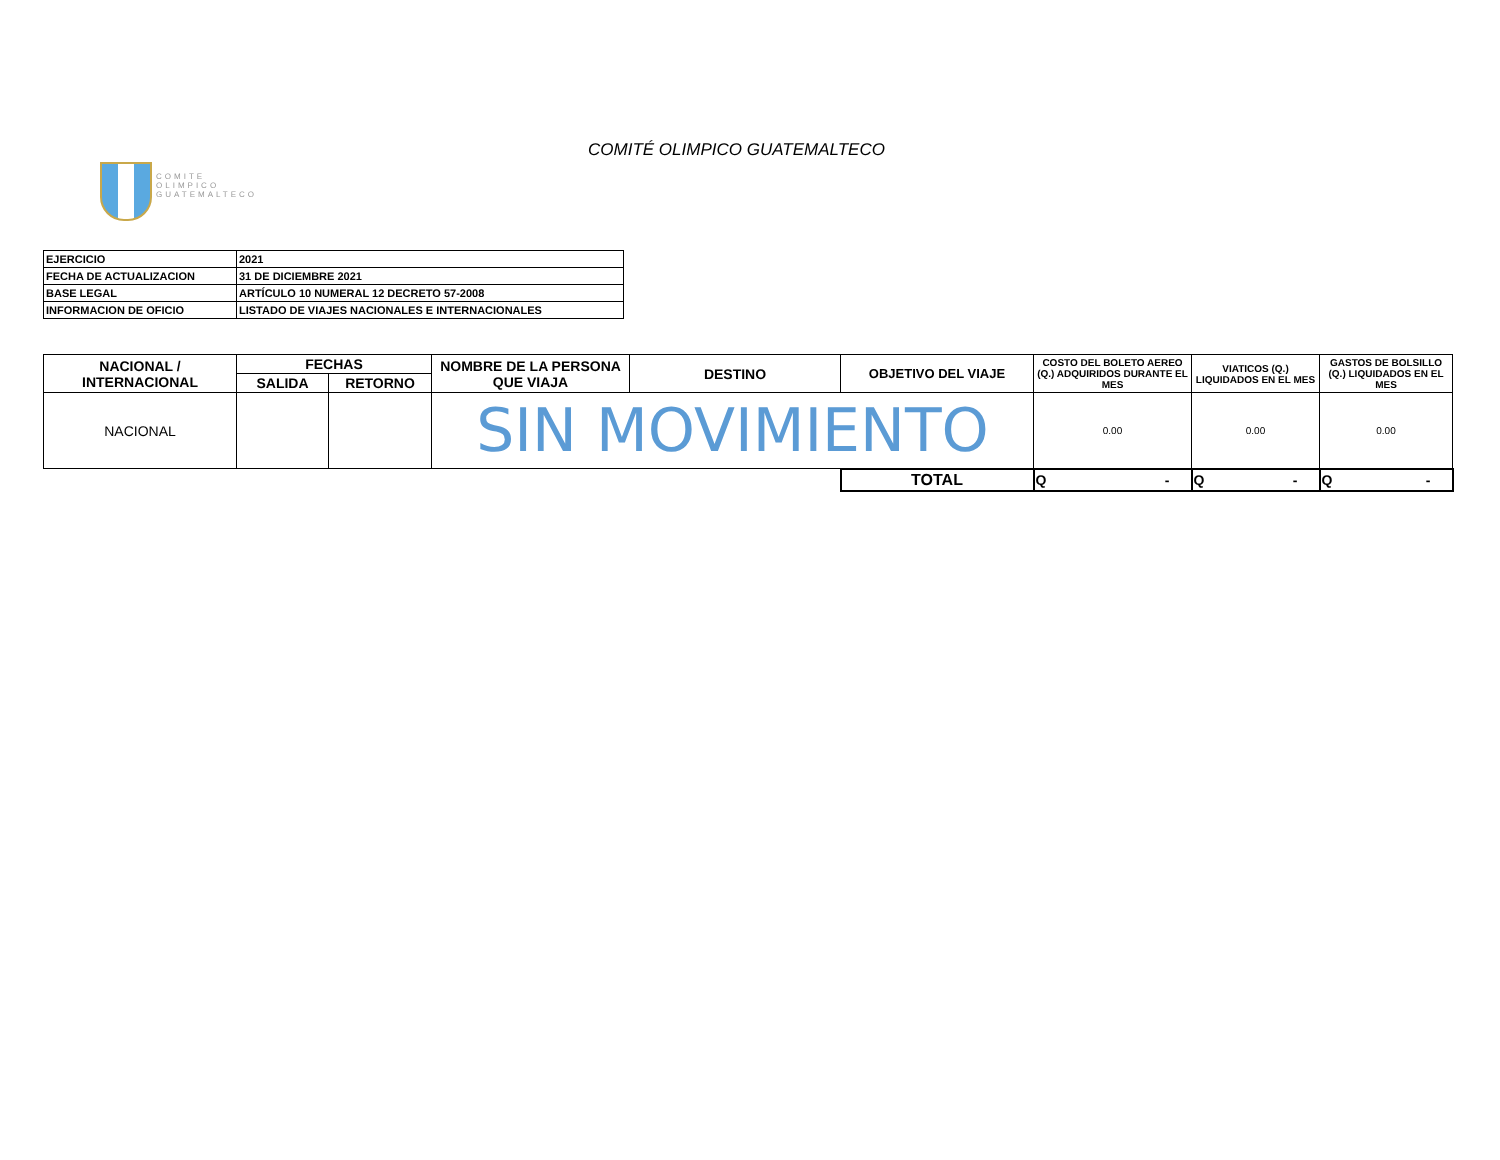COMITE
OLIMPICO
GUATEMALTECO
COMITÉ OLIMPICO GUATEMALTECO
| EJERCICIO | 2021 |
| FECHA DE ACTUALIZACION | 31 DE DICIEMBRE 2021 |
| BASE LEGAL | ARTÍCULO 10 NUMERAL 12 DECRETO 57-2008 |
| INFORMACION DE OFICIO | LISTADO DE VIAJES NACIONALES E INTERNACIONALES |
| NACIONAL / INTERNACIONAL | FECHAS | | NOMBRE DE LA PERSONA QUE VIAJA | DESTINO | OBJETIVO DEL VIAJE | COSTO DEL BOLETO AEREO (Q.) ADQUIRIDOS DURANTE EL MES | VIATICOS (Q.) LIQUIDADOS EN EL MES | GASTOS DE BOLSILLO (Q.) LIQUIDADOS EN EL MES |
| --- | --- | --- | --- | --- | --- | --- | --- | --- |
| | SALIDA | RETORNO | | | | | | |
| NACIONAL | | | SIN MOVIMIENTO | | | 0.00 | 0.00 | 0.00 |
| | | | | | TOTAL | Q - | Q - | Q - |